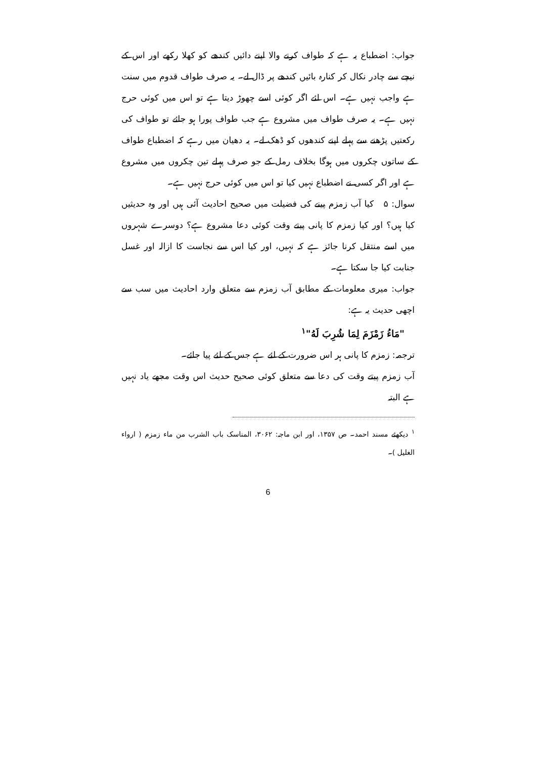جواب: اضطباع یہ ہے کہ طواف کرنے والا اپنے دائیں کندھے کو کھلا رکھے اور اس کے نیچے سے چادر نکال کر کنارہ بائیں کندھے پر ڈال لے۔ یہ صرف طواف قدوم میں سنت ہے واجب نہیں ہے۔ اس لئے اگر کوئی اسے چھوڑ دیتا ہے تو اس میں کوئی حرج نہیں ہے۔ یہ صرف طواف میں مشروع ہے جب طواف پورا ہو جائے تو طواف کی رکعتیں پڑھنے سے پہلے اپنے کندھوں کو ڈھک لے۔ یہ دھیان میں رہے کہ اضطباع طواف کے ساتوں چکروں میں ہوگا بخلاف رمل کے جو صرف پہلے تین چکروں میں مشروع ہے اور اگر کسی نے اضطباع نہیں کیا تو اس میں کوئی حرج نہیں ہے۔
سوال: ۵ کیا آب زمزم پینے کی فضیلت میں صحیح احادیث آئی ہیں اور وہ حدیثیں کیا ہیں؟ اور کیا زمزم کا پانی پیتے وقت کوئی دعا مشروع ہے؟ دوسرے شہروں میں اسے منتقل کرنا جائز ہے کہ نہیں، اور کیا اس سے نجاست کا ازالہ اور غسل جنابت کیا جا سکتا ہے۔
جواب: میری معلومات کے مطابق آب زمزم سے متعلق وارد احادیث میں سب سے اچھی حدیث یہ ہے:
"مَاءُ زَمْزَمَ لِمَا شُرِبَ لَهُ"<sup>۱</sup>
ترجمہ: زمزم کا پانی ہر اس ضرورت کے لئے ہے جس کے لئے پیا جائے۔
آب زمزم پیتے وقت کی دعا سے متعلق کوئی صحیح حدیث اس وقت مجھے یاد نہیں ہے البتہ
<sup>۱</sup> دیکھئے مسند احمد۔ ص ۱۳۵۷، اور ابن ماجہ: ۳۰۶۲، المناسک باب الشرب من ماء زمزم ( ارواء الغلیل )۔
6